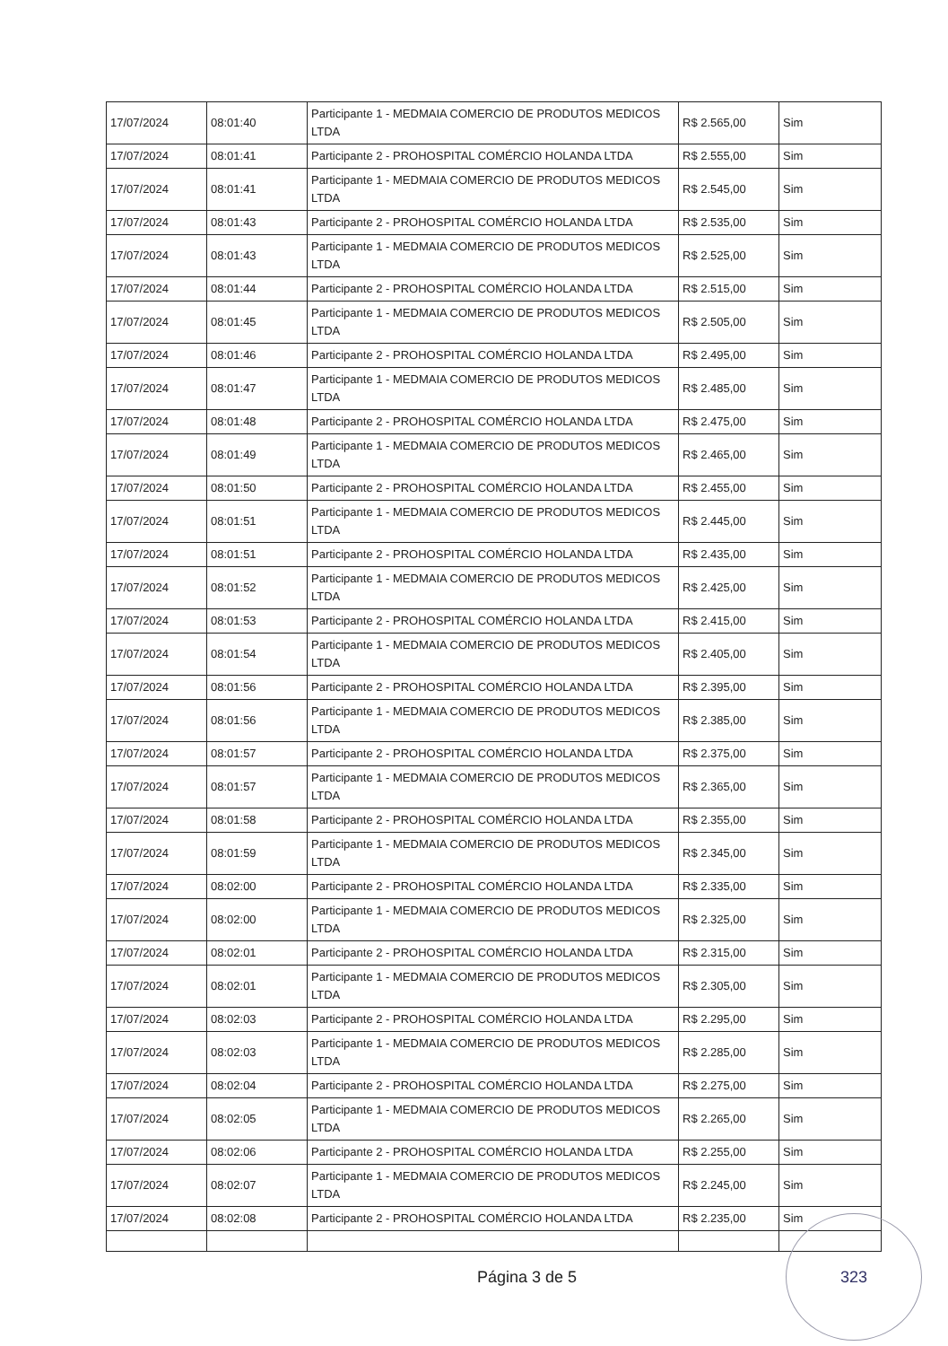| 17/07/2024 | 08:01:40 | Participante 1 - MEDMAIA COMERCIO DE PRODUTOS MEDICOS LTDA | R$ 2.565,00 | Sim |
| 17/07/2024 | 08:01:41 | Participante 2 - PROHOSPITAL COMÉRCIO HOLANDA LTDA | R$ 2.555,00 | Sim |
| 17/07/2024 | 08:01:41 | Participante 1 - MEDMAIA COMERCIO DE PRODUTOS MEDICOS LTDA | R$ 2.545,00 | Sim |
| 17/07/2024 | 08:01:43 | Participante 2 - PROHOSPITAL COMÉRCIO HOLANDA LTDA | R$ 2.535,00 | Sim |
| 17/07/2024 | 08:01:43 | Participante 1 - MEDMAIA COMERCIO DE PRODUTOS MEDICOS LTDA | R$ 2.525,00 | Sim |
| 17/07/2024 | 08:01:44 | Participante 2 - PROHOSPITAL COMÉRCIO HOLANDA LTDA | R$ 2.515,00 | Sim |
| 17/07/2024 | 08:01:45 | Participante 1 - MEDMAIA COMERCIO DE PRODUTOS MEDICOS LTDA | R$ 2.505,00 | Sim |
| 17/07/2024 | 08:01:46 | Participante 2 - PROHOSPITAL COMÉRCIO HOLANDA LTDA | R$ 2.495,00 | Sim |
| 17/07/2024 | 08:01:47 | Participante 1 - MEDMAIA COMERCIO DE PRODUTOS MEDICOS LTDA | R$ 2.485,00 | Sim |
| 17/07/2024 | 08:01:48 | Participante 2 - PROHOSPITAL COMÉRCIO HOLANDA LTDA | R$ 2.475,00 | Sim |
| 17/07/2024 | 08:01:49 | Participante 1 - MEDMAIA COMERCIO DE PRODUTOS MEDICOS LTDA | R$ 2.465,00 | Sim |
| 17/07/2024 | 08:01:50 | Participante 2 - PROHOSPITAL COMÉRCIO HOLANDA LTDA | R$ 2.455,00 | Sim |
| 17/07/2024 | 08:01:51 | Participante 1 - MEDMAIA COMERCIO DE PRODUTOS MEDICOS LTDA | R$ 2.445,00 | Sim |
| 17/07/2024 | 08:01:51 | Participante 2 - PROHOSPITAL COMÉRCIO HOLANDA LTDA | R$ 2.435,00 | Sim |
| 17/07/2024 | 08:01:52 | Participante 1 - MEDMAIA COMERCIO DE PRODUTOS MEDICOS LTDA | R$ 2.425,00 | Sim |
| 17/07/2024 | 08:01:53 | Participante 2 - PROHOSPITAL COMÉRCIO HOLANDA LTDA | R$ 2.415,00 | Sim |
| 17/07/2024 | 08:01:54 | Participante 1 - MEDMAIA COMERCIO DE PRODUTOS MEDICOS LTDA | R$ 2.405,00 | Sim |
| 17/07/2024 | 08:01:56 | Participante 2 - PROHOSPITAL COMÉRCIO HOLANDA LTDA | R$ 2.395,00 | Sim |
| 17/07/2024 | 08:01:56 | Participante 1 - MEDMAIA COMERCIO DE PRODUTOS MEDICOS LTDA | R$ 2.385,00 | Sim |
| 17/07/2024 | 08:01:57 | Participante 2 - PROHOSPITAL COMÉRCIO HOLANDA LTDA | R$ 2.375,00 | Sim |
| 17/07/2024 | 08:01:57 | Participante 1 - MEDMAIA COMERCIO DE PRODUTOS MEDICOS LTDA | R$ 2.365,00 | Sim |
| 17/07/2024 | 08:01:58 | Participante 2 - PROHOSPITAL COMÉRCIO HOLANDA LTDA | R$ 2.355,00 | Sim |
| 17/07/2024 | 08:01:59 | Participante 1 - MEDMAIA COMERCIO DE PRODUTOS MEDICOS LTDA | R$ 2.345,00 | Sim |
| 17/07/2024 | 08:02:00 | Participante 2 - PROHOSPITAL COMÉRCIO HOLANDA LTDA | R$ 2.335,00 | Sim |
| 17/07/2024 | 08:02:00 | Participante 1 - MEDMAIA COMERCIO DE PRODUTOS MEDICOS LTDA | R$ 2.325,00 | Sim |
| 17/07/2024 | 08:02:01 | Participante 2 - PROHOSPITAL COMÉRCIO HOLANDA LTDA | R$ 2.315,00 | Sim |
| 17/07/2024 | 08:02:01 | Participante 1 - MEDMAIA COMERCIO DE PRODUTOS MEDICOS LTDA | R$ 2.305,00 | Sim |
| 17/07/2024 | 08:02:03 | Participante 2 - PROHOSPITAL COMÉRCIO HOLANDA LTDA | R$ 2.295,00 | Sim |
| 17/07/2024 | 08:02:03 | Participante 1 - MEDMAIA COMERCIO DE PRODUTOS MEDICOS LTDA | R$ 2.285,00 | Sim |
| 17/07/2024 | 08:02:04 | Participante 2 - PROHOSPITAL COMÉRCIO HOLANDA LTDA | R$ 2.275,00 | Sim |
| 17/07/2024 | 08:02:05 | Participante 1 - MEDMAIA COMERCIO DE PRODUTOS MEDICOS LTDA | R$ 2.265,00 | Sim |
| 17/07/2024 | 08:02:06 | Participante 2 - PROHOSPITAL COMÉRCIO HOLANDA LTDA | R$ 2.255,00 | Sim |
| 17/07/2024 | 08:02:07 | Participante 1 - MEDMAIA COMERCIO DE PRODUTOS MEDICOS LTDA | R$ 2.245,00 | Sim |
| 17/07/2024 | 08:02:08 | Participante 2 - PROHOSPITAL COMÉRCIO HOLANDA LTDA | R$ 2.235,00 | Sim |
Página 3 de 5
323